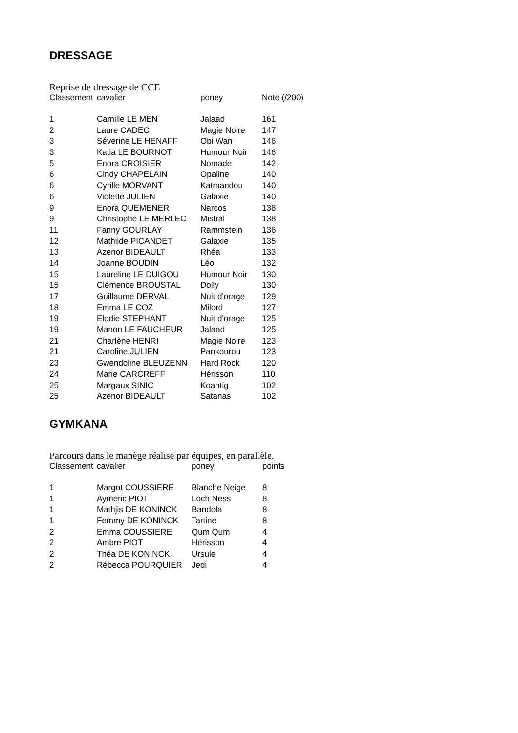DRESSAGE
Reprise de dressage de CCE
| Classement | cavalier | poney | Note (/200) |
| --- | --- | --- | --- |
| 1 | Camille LE MEN | Jalaad | 161 |
| 2 | Laure CADEC | Magie Noire | 147 |
| 3 | Séverine LE HENAFF | Obi Wan | 146 |
| 3 | Katia LE BOURNOT | Humour Noir | 146 |
| 5 | Enora CROISIER | Nomade | 142 |
| 6 | Cindy CHAPELAIN | Opaline | 140 |
| 6 | Cyrille MORVANT | Katmandou | 140 |
| 6 | Violette JULIEN | Galaxie | 140 |
| 9 | Enora QUEMENER | Narcos | 138 |
| 9 | Christophe LE MERLEC | Mistral | 138 |
| 11 | Fanny GOURLAY | Rammstein | 136 |
| 12 | Mathilde PICANDET | Galaxie | 135 |
| 13 | Azenor BIDEAULT | Rhéa | 133 |
| 14 | Joanne BOUDIN | Léo | 132 |
| 15 | Laureline LE DUIGOU | Humour Noir | 130 |
| 15 | Clémence BROUSTAL | Dolly | 130 |
| 17 | Guillaume DERVAL | Nuit d'orage | 129 |
| 18 | Emma LE COZ | Milord | 127 |
| 19 | Elodie STEPHANT | Nuit d'orage | 125 |
| 19 | Manon LE FAUCHEUR | Jalaad | 125 |
| 21 | Charlène HENRI | Magie Noire | 123 |
| 21 | Caroline JULIEN | Pankourou | 123 |
| 23 | Gwendoline BLEUZENN | Hard Rock | 120 |
| 24 | Marie CARCREFF | Hérisson | 110 |
| 25 | Margaux SINIC | Koantig | 102 |
| 25 | Azenor BIDEAULT | Satanas | 102 |
GYMKANA
Parcours dans le manège réalisé par équipes, en parallèle.
| Classement | cavalier | poney | points |
| --- | --- | --- | --- |
| 1 | Margot COUSSIERE | Blanche Neige | 8 |
| 1 | Aymeric PIOT | Loch Ness | 8 |
| 1 | Mathjis DE KONINCK | Bandola | 8 |
| 1 | Femmy DE KONINCK | Tartine | 8 |
| 2 | Emma COUSSIERE | Qum Qum | 4 |
| 2 | Ambre PIOT | Hérisson | 4 |
| 2 | Théa DE KONINCK | Ursule | 4 |
| 2 | Rébecca POURQUIER | Jedi | 4 |